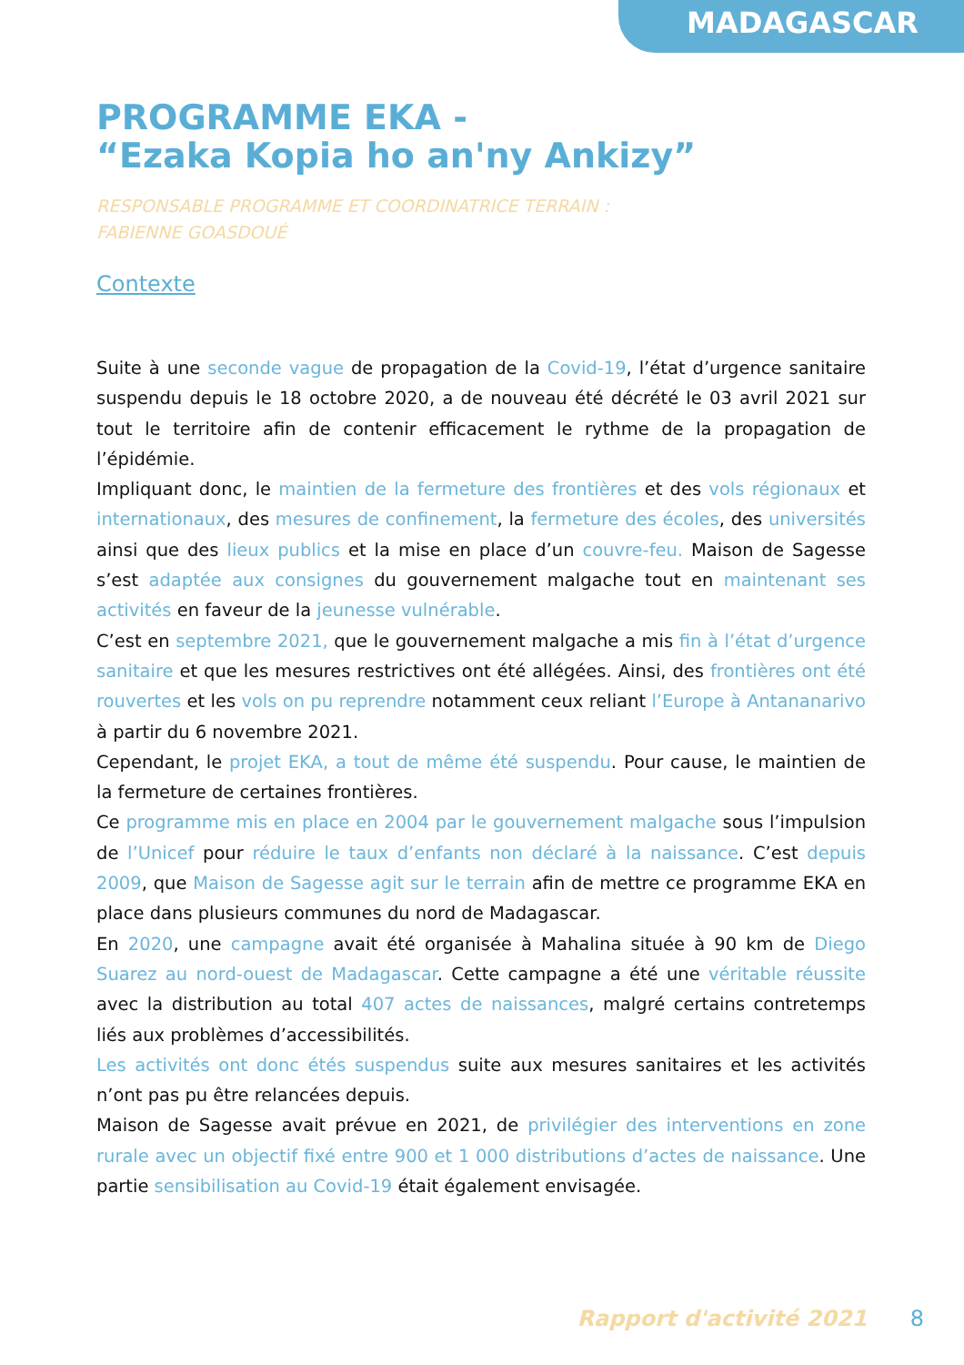MADAGASCAR
PROGRAMME EKA -
“Ezaka Kopia ho an'ny Ankizy”
RESPONSABLE PROGRAMME ET COORDINATRICE TERRAIN :
FABIENNE GOASDOUÉ
Contexte
Suite à une seconde vague de propagation de la Covid-19, l’état d’urgence sanitaire suspendu depuis le 18 octobre 2020, a de nouveau été décrété le 03 avril 2021 sur tout le territoire afin de contenir efficacement le rythme de la propagation de l’épidémie.
Impliquant donc, le maintien de la fermeture des frontières et des vols régionaux et internationaux, des mesures de confinement, la fermeture des écoles, des universités ainsi que des lieux publics et la mise en place d’un couvre-feu. Maison de Sagesse s’est adaptée aux consignes du gouvernement malgache tout en maintenant ses activités en faveur de la jeunesse vulnérable.
C’est en septembre 2021, que le gouvernement malgache a mis fin à l’état d’urgence sanitaire et que les mesures restrictives ont été allégées. Ainsi, des frontières ont été rouvertes et les vols on pu reprendre notamment ceux reliant l’Europe à Antananarivo à partir du 6 novembre 2021.
Cependant, le projet EKA, a tout de même été suspendu. Pour cause, le maintien de la fermeture de certaines frontières.
Ce programme mis en place en 2004 par le gouvernement malgache sous l’impulsion de l’Unicef pour réduire le taux d’enfants non déclaré à la naissance. C’est depuis 2009, que Maison de Sagesse agit sur le terrain afin de mettre ce programme EKA en place dans plusieurs communes du nord de Madagascar.
En 2020, une campagne avait été organisée à Mahalina située à 90 km de Diego Suarez au nord-ouest de Madagascar. Cette campagne a été une véritable réussite avec la distribution au total 407 actes de naissances, malgré certains contretemps liés aux problèmes d’accessibilités.
Les activités ont donc étés suspendus suite aux mesures sanitaires et les activités n’ont pas pu être relancées depuis.
Maison de Sagesse avait prévue en 2021, de privilégier des interventions en zone rurale avec un objectif fixé entre 900 et 1 000 distributions d’actes de naissance. Une partie sensibilisation au Covid-19 était également envisagée.
Rapport d'activité 2021 8